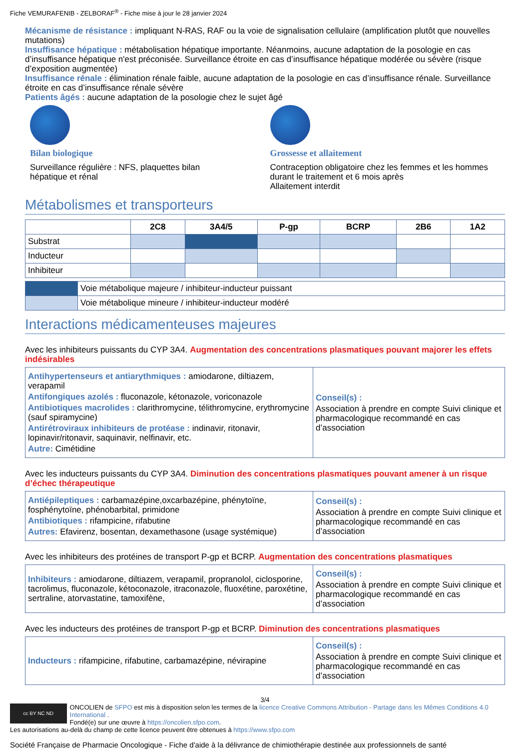Fiche VEMURAFENIB - ZELBORAF<sup>®</sup> - Fiche mise à jour le 28 janvier 2024
Mécanisme de résistance : impliquant N-RAS, RAF ou la voie de signalisation cellulaire (amplification plutôt que nouvelles mutations)
Insuffisance hépatique : métabolisation hépatique importante. Néanmoins, aucune adaptation de la posologie en cas d’insuffisance hépatique n'est préconisée. Surveillance étroite en cas d’insuffisance hépatique modérée ou sévère (risque d’exposition augmentée)
Insuffisance rénale : élimination rénale faible, aucune adaptation de la posologie en cas d’insuffisance rénale. Surveillance étroite en cas d’insuffisance rénale sévère
Patients âgés : aucune adaptation de la posologie chez le sujet âgé
Bilan biologique
Surveillance régulière : NFS, plaquettes bilan
hépatique et rénal
Grossesse et allaitement
Contraception obligatoire chez les femmes et les hommes durant le traitement et 6 mois après
Allaitement interdit
Métabolismes et transporteurs
| | 2C8 | 3A4/5 | P-gp | BCRP | 2B6 | 1A2 |
| --- | --- | --- | --- | --- | --- | --- |
| Substrat | | | | | | |
| Inducteur | | | | | | |
| Inhibiteur | | | | | | |
| | Voie métabolique majeure / inhibiteur-inducteur puissant |
| | Voie métabolique mineure / inhibiteur-inducteur modéré |
Interactions médicamenteuses majeures
Avec les inhibiteurs puissants du CYP 3A4. Augmentation des concentrations plasmatiques pouvant majorer les effets indésirables
| Antihypertenseurs et antiarythmiques : amiodarone, diltiazem, verapamil Antifongiques azolés : fluconazole, kétonazole, voriconazole Antibiotiques macrolides : clarithromycine, télithromycine, erythromycine (sauf spiramycine) Antirétroviraux inhibiteurs de protéase : indinavir, ritonavir, lopinavir/ritonavir, saquinavir, nelfinavir, etc. Autre: Cimétidine | Conseil(s) : Association à prendre en compte Suivi clinique et pharmacologique recommandé en cas d’association |
Avec les inducteurs puissants du CYP 3A4. Diminution des concentrations plasmatiques pouvant amener à un risque d’échec thérapeutique
| Antiépileptiques : carbamazépine,oxcarbazépine, phénytoïne, fosphénytoïne, phénobarbital, primidone Antibiotiques : rifampicine, rifabutine Autres: Efavirenz, bosentan, dexamethasone (usage systémique) | Conseil(s) : Association à prendre en compte Suivi clinique et pharmacologique recommandé en cas d’association |
Avec les inhibiteurs des protéines de transport P-gp et BCRP. Augmentation des concentrations plasmatiques
| Inhibiteurs : amiodarone, diltiazem, verapamil, propranolol, ciclosporine, tacrolimus, fluconazole, kétoconazole, itraconazole, fluoxétine, paroxétine, sertraline, atorvastatine, tamoxifène, | Conseil(s) : Association à prendre en compte Suivi clinique et pharmacologique recommandé en cas d’association |
Avec les inducteurs des protéines de transport P-gp et BCRP. Diminution des concentrations plasmatiques
| Inducteurs : rifampicine, rifabutine, carbamazépine, névirapine | Conseil(s) : Association à prendre en compte Suivi clinique et pharmacologique recommandé en cas d’association |
3/4
cc BY NC ND
ONCOLIEN de SFPO est mis à disposition selon les termes de la licence Creative Commons Attribution - Partage dans les Mêmes Conditions 4.0 International .
Fondé(e) sur une œuvre à https://oncolien.sfpo.com.
Les autorisations au-delà du champ de cette licence peuvent être obtenues à https://www.sfpo.com
Société Française de Pharmacie Oncologique - Fiche d'aide à la délivrance de chimiothérapie destinée aux professionnels de santé